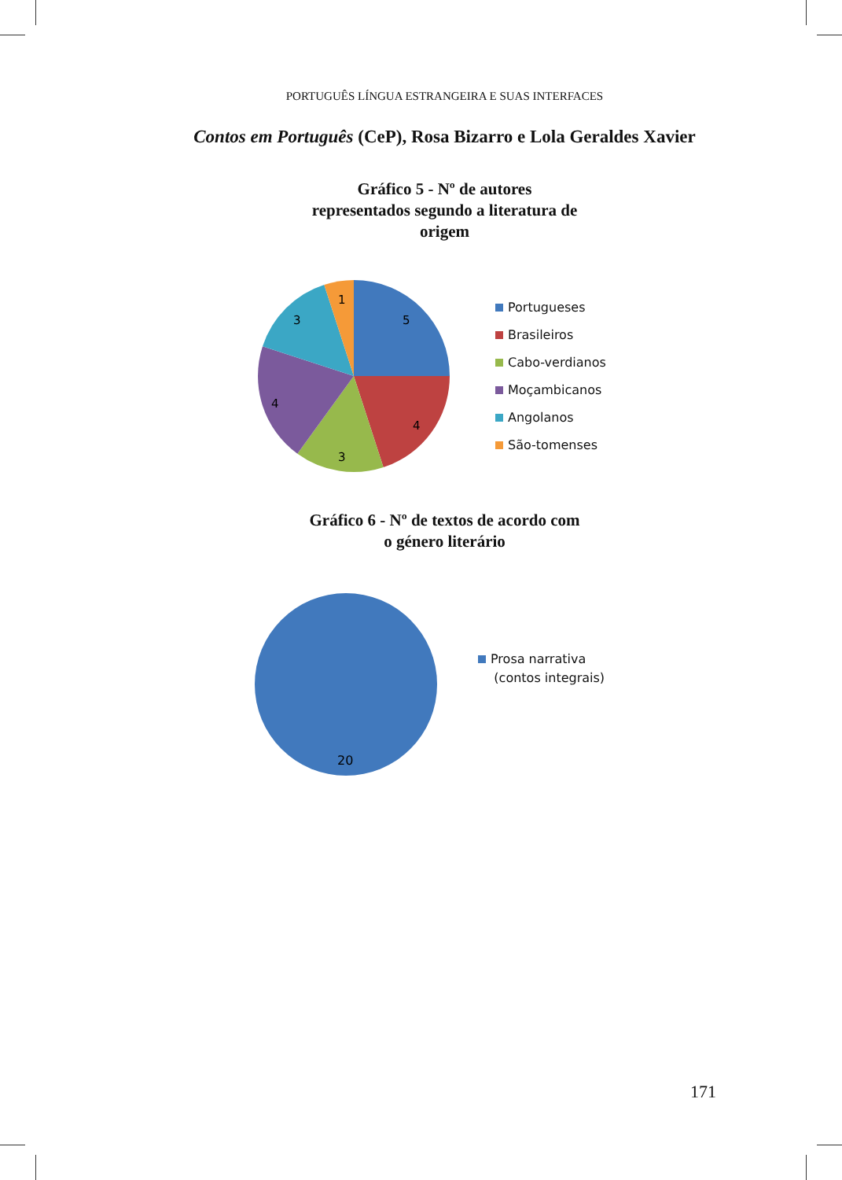PORTUGUÊS LÍNGUA ESTRANGEIRA E SUAS INTERFACES
Contos em Português (CeP), Rosa Bizarro e Lola Geraldes Xavier
Gráfico 5 - Nº de autores
representados segundo a literatura de
origem
5
4
3
4
3
1
Portugueses
Brasileiros
Cabo-verdianos
Moçambicanos
Angolanos
São-tomenses
Gráfico 6 - Nº de textos de acordo com
o género literário
20
Prosa narrativa
(contos integrais)
171